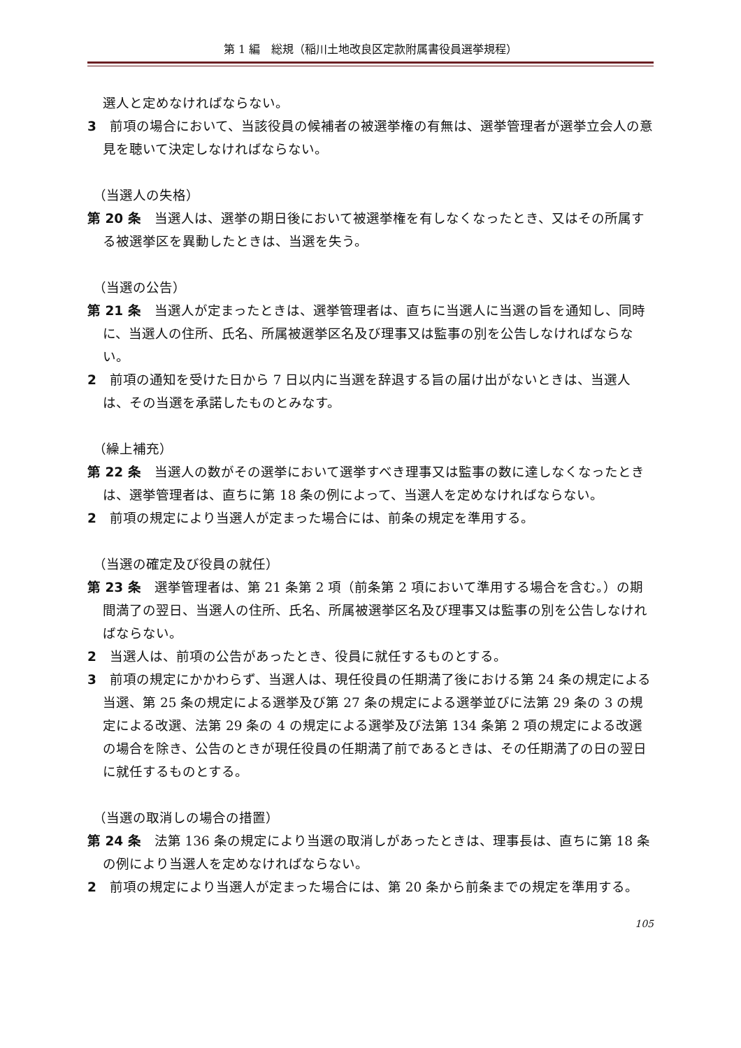第 1 編　総規（稲川土地改良区定款附属書役員選挙規程）
選人と定めなければならない。
3　前項の場合において、当該役員の候補者の被選挙権の有無は、選挙管理者が選挙立会人の意見を聴いて決定しなければならない。
（当選人の失格）
第 20 条　当選人は、選挙の期日後において被選挙権を有しなくなったとき、又はその所属する被選挙区を異動したときは、当選を失う。
（当選の公告）
第 21 条　当選人が定まったときは、選挙管理者は、直ちに当選人に当選の旨を通知し、同時に、当選人の住所、氏名、所属被選挙区名及び理事又は監事の別を公告しなければならない。
2　前項の通知を受けた日から 7 日以内に当選を辞退する旨の届け出がないときは、当選人は、その当選を承諾したものとみなす。
（繰上補充）
第 22 条　当選人の数がその選挙において選挙すべき理事又は監事の数に達しなくなったときは、選挙管理者は、直ちに第 18 条の例によって、当選人を定めなければならない。
2　前項の規定により当選人が定まった場合には、前条の規定を準用する。
（当選の確定及び役員の就任）
第 23 条　選挙管理者は、第 21 条第 2 項（前条第 2 項において準用する場合を含む。）の期間満了の翌日、当選人の住所、氏名、所属被選挙区名及び理事又は監事の別を公告しなければならない。
2　当選人は、前項の公告があったとき、役員に就任するものとする。
3　前項の規定にかかわらず、当選人は、現任役員の任期満了後における第 24 条の規定による当選、第 25 条の規定による選挙及び第 27 条の規定による選挙並びに法第 29 条の 3 の規定による改選、法第 29 条の 4 の規定による選挙及び法第 134 条第 2 項の規定による改選の場合を除き、公告のときが現任役員の任期満了前であるときは、その任期満了の日の翌日に就任するものとする。
（当選の取消しの場合の措置）
第 24 条　法第 136 条の規定により当選の取消しがあったときは、理事長は、直ちに第 18 条の例により当選人を定めなければならない。
2　前項の規定により当選人が定まった場合には、第 20 条から前条までの規定を準用する。
105